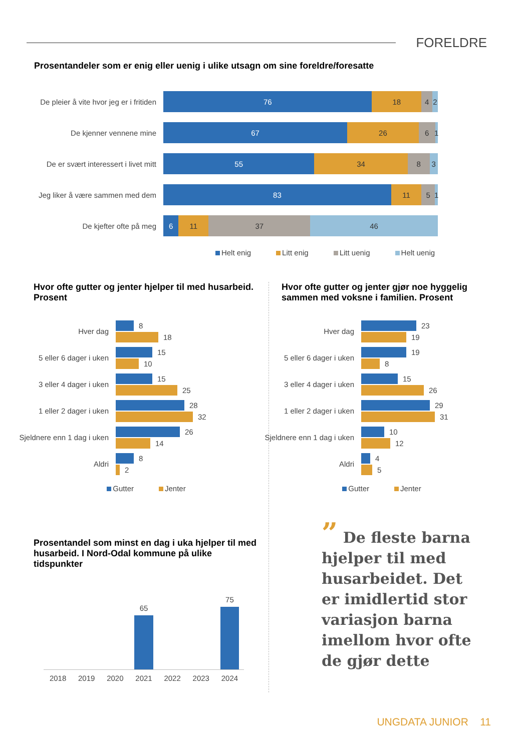FORELDRE
Prosentandeler som er enig eller uenig i ulike utsagn om sine foreldre/foresatte
De pleier å vite hvor jeg er i fritiden
76 18 4 2
De kjenner vennene mine
67 26 6 1
De er svært interessert i livet mitt
55 34 8 3
Jeg liker å være sammen med dem
83 11 5 1
De kjefter ofte på meg
6 11 37 46
Helt enig Litt enig Litt uenig Helt uenig
Hvor ofte gutter og jenter hjelper til med husarbeid. Prosent
Hver dag
8
18
5 eller 6 dager i uken
15
10
3 eller 4 dager i uken
15
25
1 eller 2 dager i uken
28
32
Sjeldnere enn 1 dag i uken
26
14
Aldri
8
2
Gutter Jenter
Prosentandel som minst en dag i uka hjelper til med husarbeid. I Nord-Odal kommune på ulike tidspunkter
65
75
2018 2019 2020 2021 2022 2023 2024
Hvor ofte gutter og jenter gjør noe hyggelig sammen med voksne i familien. Prosent
Hver dag
23
19
5 eller 6 dager i uken
19
8
3 eller 4 dager i uken
15
26
1 eller 2 dager i uken
29
31
Sjeldnere enn 1 dag i uken
10
12
Aldri
4
5
Gutter Jenter
” De fleste barna hjelper til med husarbeidet. Det er imidlertid stor variasjon barna imellom hvor ofte de gjør dette
UNGDATA JUNIOR 11